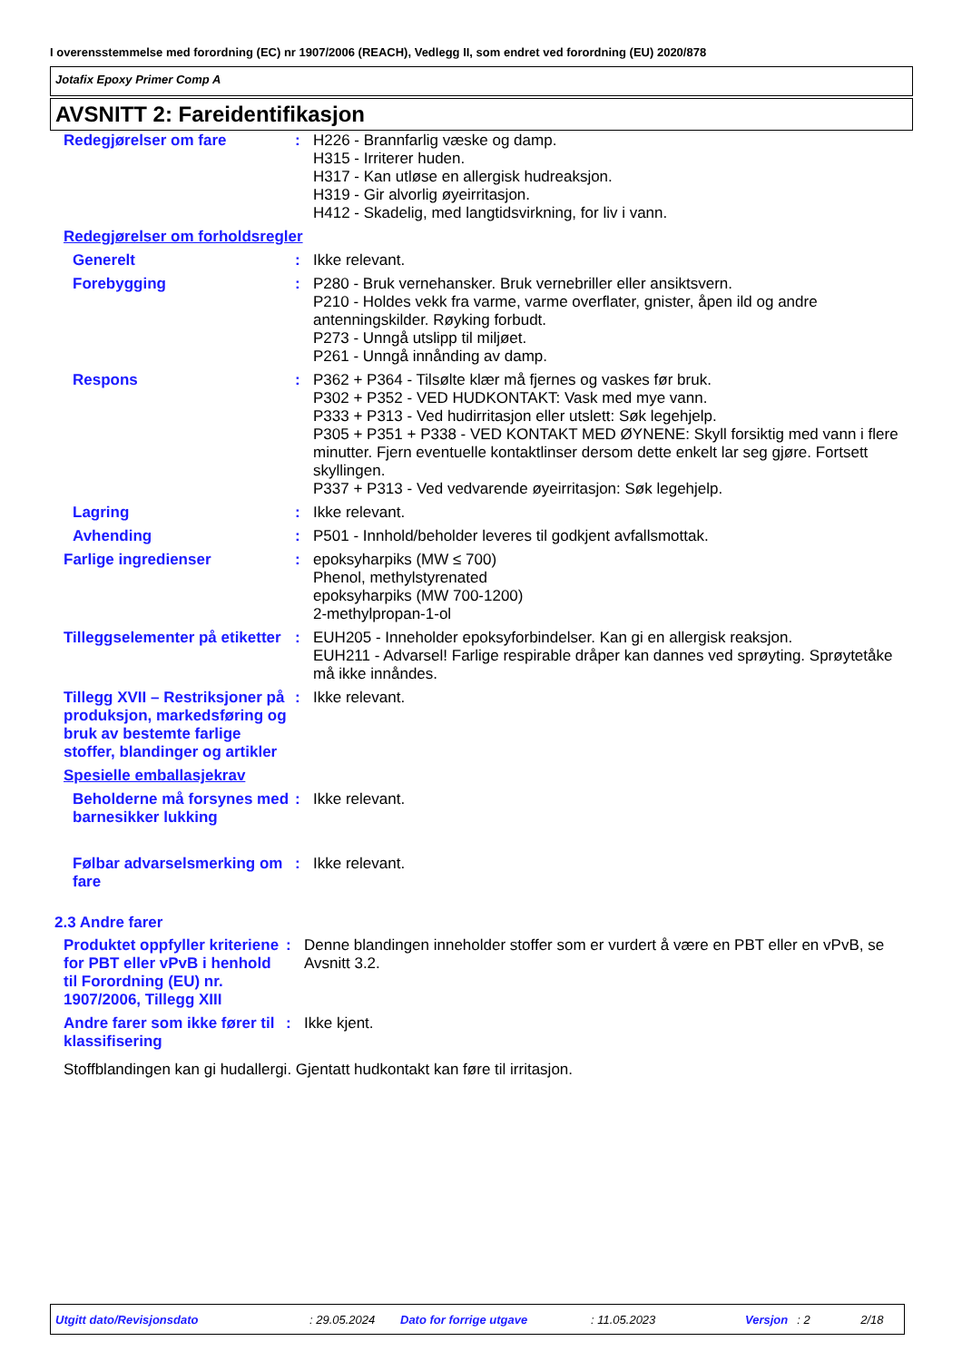I overensstemmelse med forordning (EC) nr 1907/2006 (REACH), Vedlegg II, som endret ved forordning (EU) 2020/878
Jotafix Epoxy Primer Comp A
AVSNITT 2: Fareidentifikasjon
| Redegjørelser om fare | : | H226 - Brannfarlig væske og damp. H315 - Irriterer huden. H317 - Kan utløse en allergisk hudreaksjon. H319 - Gir alvorlig øyeirritasjon. H412 - Skadelig, med langtidsvirkning, for liv i vann. |
| Redegjørelser om forholdsregler | | |
| Generelt | : | Ikke relevant. |
| Forebygging | : | P280 - Bruk vernehansker. Bruk vernebriller eller ansiktsvern. P210 - Holdes vekk fra varme, varme overflater, gnister, åpen ild og andre antenningskilder. Røyking forbudt. P273 - Unngå utslipp til miljøet. P261 - Unngå innånding av damp. |
| Respons | : | P362 + P364 - Tilsølte klær må fjernes og vaskes før bruk. P302 + P352 - VED HUDKONTAKT: Vask med mye vann. P333 + P313 - Ved hudirritasjon eller utslett: Søk legehjelp. P305 + P351 + P338 - VED KONTAKT MED ØYNENE: Skyll forsiktig med vann i flere minutter. Fjern eventuelle kontaktlinser dersom dette enkelt lar seg gjøre. Fortsett skyllingen. P337 + P313 - Ved vedvarende øyeirritasjon: Søk legehjelp. |
| Lagring | : | Ikke relevant. |
| Avhending | : | P501 - Innhold/beholder leveres til godkjent avfallsmottak. |
| Farlige ingredienser | : | epoksyharpiks (MW ≤ 700) Phenol, methylstyrenated epoksyharpiks (MW 700-1200) 2-methylpropan-1-ol |
| Tilleggselementer på etiketter | : | EUH205 - Inneholder epoksyforbindelser. Kan gi en allergisk reaksjon. EUH211 - Advarsel! Farlige respirable dråper kan dannes ved sprøyting. Sprøytetåke må ikke innåndes. |
| Tillegg XVII – Restriksjoner på produksjon, markedsføring og bruk av bestemte farlige stoffer, blandinger og artikler | : | Ikke relevant. |
| Spesielle emballasjekrav | | |
| Beholderne må forsynes med barnesikker lukking | : | Ikke relevant. |
| Følbar advarselsmerking om fare | : | Ikke relevant. |
2.3 Andre farer
| Produktet oppfyller kriteriene for PBT eller vPvB i henhold til Forordning (EU) nr. 1907/2006, Tillegg XIII | : | Denne blandingen inneholder stoffer som er vurdert å være en PBT eller en vPvB, se Avsnitt 3.2. |
| Andre farer som ikke fører til klassifisering | : | Ikke kjent. |
| Stoffblandingen kan gi hudallergi. Gjentatt hudkontakt kan føre til irritasjon. | | |
Utgitt dato/Revisjonsdato: 29.05.2024 Dato for forrige utgave: 11.05.2023 Versjon: 2 2/18